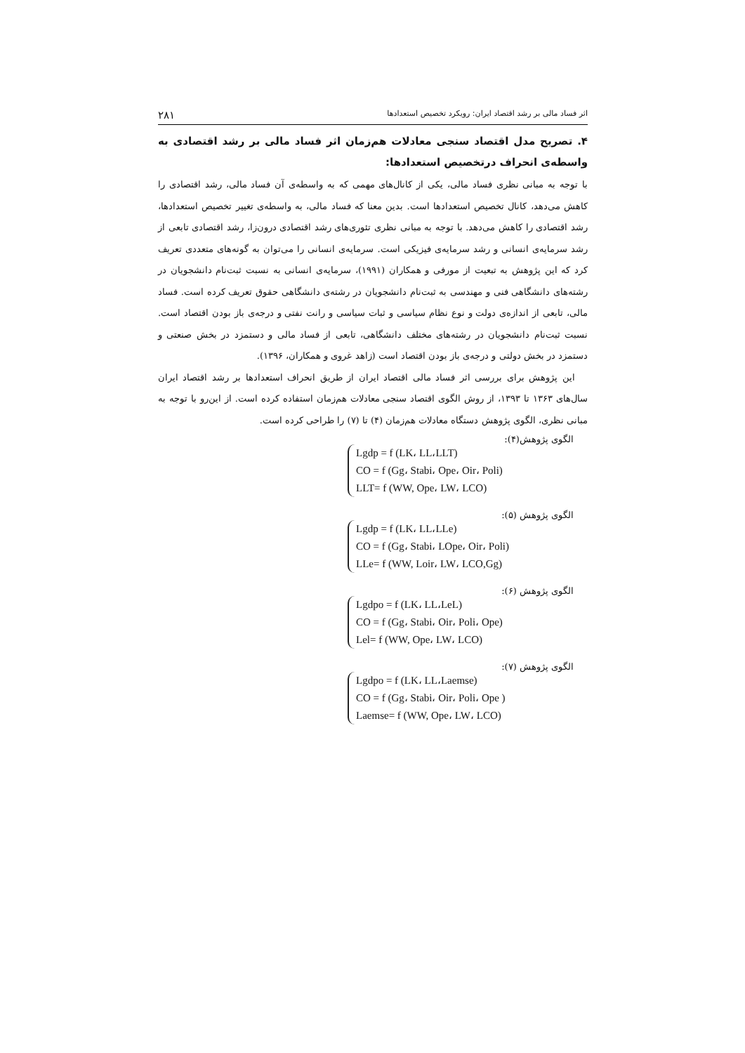اثر فساد مالی بر رشد اقتصاد ایران: رویکرد تخصیص استعدادها ۲۸۱
۴. تصریح مدل اقتصاد سنجی معادلات هم‌زمان اثر فساد مالی بر رشد اقتصادی به واسطه‌ی انحراف درتخصیص استعدادها:
با توجه به مبانی نظری فساد مالی، یکی از کانال‌های مهمی که به واسطه‌ی آن فساد مالی، رشد اقتصادی را کاهش می‌دهد، کانال تخصیص استعدادها است. بدین معنا که فساد مالی، به واسطه‌ی تغییر تخصیص استعدادها، رشد اقتصادی را کاهش می‌دهد. با توجه به مبانی نظری تئوری‌های رشد اقتصادی درون‌زا، رشد اقتصادی تابعی از رشد سرمایه‌ی انسانی و رشد سرمایه‌ی فیزیکی است. سرمایه‌ی انسانی را می‌توان به گونه‌های متعددی تعریف کرد که این پژوهش به تبعیت از مورفی و همکاران (۱۹۹۱)، سرمایه‌ی انسانی به نسبت ثبت‌نام دانشجویان در رشته‌های دانشگاهی فنی و مهندسی به ثبت‌نام دانشجویان در رشته‌ی دانشگاهی حقوق تعریف کرده است. فساد مالی، تابعی از اندازه‌ی دولت و نوع نظام سیاسی و ثبات سیاسی و رانت نفتی و درجه‌ی باز بودن اقتصاد است. نسبت ثبت‌نام دانشجویان در رشته‌های مختلف دانشگاهی، تابعی از فساد مالی و دستمزد در بخش صنعتی و دستمزد در بخش دولتی و درجه‌ی باز بودن اقتصاد است (زاهد غروی و همکاران، ۱۳۹۶).
این پژوهش برای بررسی اثر فساد مالی اقتصاد ایران از طریق انحراف استعدادها بر رشد اقتصاد ایران سال‌های ۱۳۶۳ تا ۱۳۹۳، از روش الگوی اقتصاد سنجی معادلات هم‌زمان استفاده کرده است. از این‌رو با توجه به مبانی نظری، الگوی پژوهش دستگاه معادلات هم‌زمان (۴) تا (۷) را طراحی کرده است.
الگوی پژوهش(۴):
Lgdp = f (LK، LL،LLT)
CO = f (Gg، Stabi، Ope، Oir، Poli)
LLT= f (WW, Ope، LW، LCO)
الگوی پژوهش (۵):
Lgdp = f (LK، LL،LLe)
CO = f (Gg، Stabi، LOpe، Oir، Poli)
LLe= f (WW, Loir، LW، LCO,Gg)
الگوی پژوهش (۶):
Lgdpo = f (LK، LL،LeL)
CO = f (Gg، Stabi، Oir، Poli، Ope)
Lel= f (WW, Ope، LW، LCO)
الگوی پژوهش (۷):
Lgdpo = f (LK، LL،Laemse)
CO = f (Gg، Stabi، Oir، Poli، Ope )
Laemse= f (WW, Ope، LW، LCO)